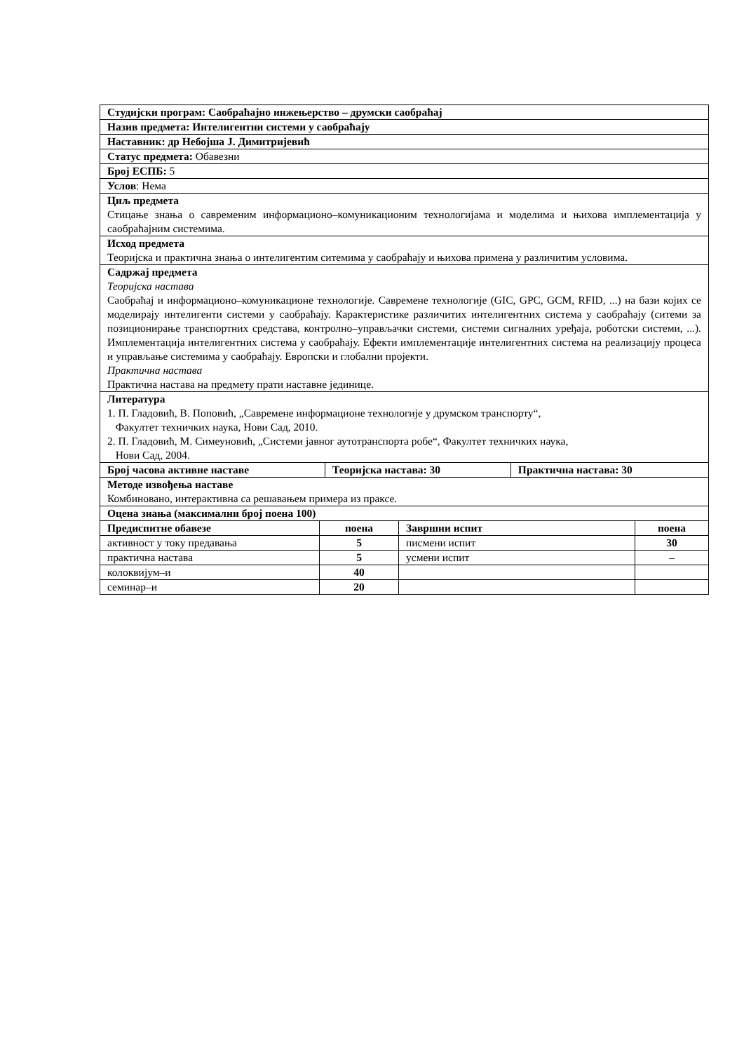| Студијски програм: Саобраћајно инжењерство – друмски саобраћај | | |
| Назив предмета: Интелигентни системи у саобраћају | | |
| Наставник: др Небојша Ј. Димитријевић | | |
| Статус предмета: Обавезни | | |
| Број ЕСПБ: 5 | | |
| Услов : Нема | | |
| Циљ предмета Стицање знања о савременим информационо–комуникационим технологијама и моделима и њихова имплементација у саобраћајним системима. | | |
| Исход предмета Теоријска и практична знања о интелигентим ситемима у саобраћају и њихова примена у различитим условима. | | |
| Садржај предмета Теоријска настава Саобраћај и информационо–комуникационе технологије. Савремене технологије (GIC, GPC, GCM, RFID, ...) на бази којих се моделирају интелигенти системи у саобраћају. Карактеристике различитих интелигентних система у саобраћају (ситеми за позиционирање транспортних средстава, контролно–управљачки системи, системи сигналних уређаја, роботски системи, ...). Имплементација интелигентних система у саобраћају. Ефекти имплементације интелигентних система на реализацију процеса и управљање системима у саобраћају. Европски и глобални пројекти. Практична настава Практична настава на предмету прати наставне јединице. | | |
| Литература 1. П. Гладовић, В. Поповић, „Савремене информационе технологије у друмском транспорту“, Факултет техничких наука, Нови Сад, 2010. 2. П. Гладовић, М. Симеуновић, „Системи јавног аутотранспорта робе“, Факултет техничких наука, Нови Сад, 2004. | | |
| Број часова активне наставе | Теоријска настава: 30 | Практична настава: 30 |
| Методе извођења наставе Комбиновано, интерактивна са решавањем примера из праксе. | | |
| Оцена знања (максимални број поена 100) | | |
| Предиспитне обавезе | поена | Завршни испит | поена |
| --- | --- | --- | --- |
| активност у току предавања | 5 | писмени испит | 30 |
| практична настава | 5 | усмени испит | – |
| колоквијум–и | 40 | | |
| семинар–и | 20 | | |